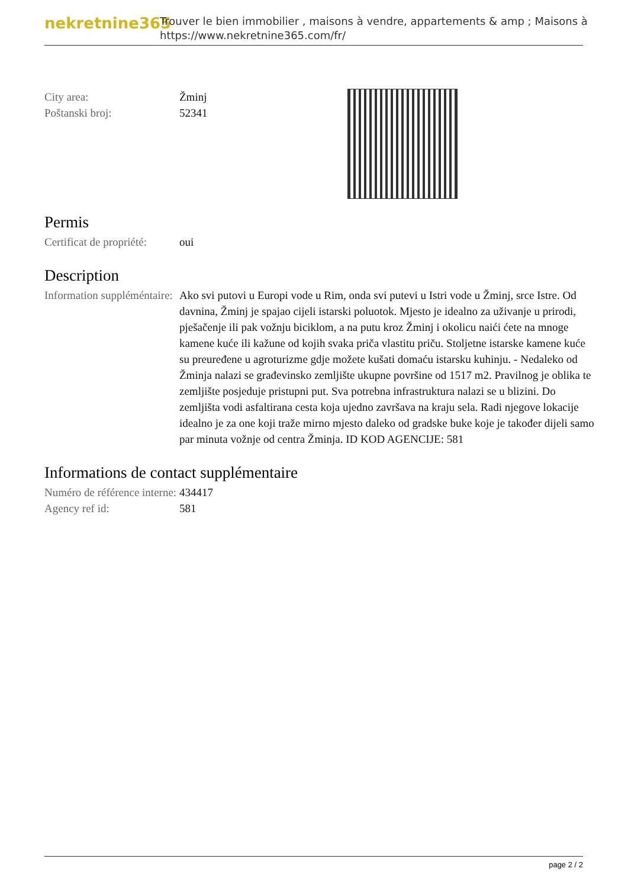nekretnine365
Trouver le bien immobilier , maisons à vendre, appartements & amp ; Maisons à
https://www.nekretnine365.com/fr/
City area: Žminj
Poštanski broj: 52341
Permis
Certificat de propriété:
oui
Description
Information suppléméntaire:
Ako svi putovi u Europi vode u Rim, onda svi putevi u Istri vode u Žminj, srce Istre. Od davnina, Žminj je spajao cijeli istarski poluotok. Mjesto je idealno za uživanje u prirodi, pješačenje ili pak vožnju biciklom, a na putu kroz Žminj i okolicu naići ćete na mnoge kamene kuće ili kažune od kojih svaka priča vlastitu priču. Stoljetne istarske kamene kuće su preuređene u agroturizme gdje možete kušati domaću istarsku kuhinju. - Nedaleko od Žminja nalazi se građevinsko zemljište ukupne površine od 1517 m2. Pravilnog je oblika te zemljište posjeduje pristupni put. Sva potrebna infrastruktura nalazi se u blizini. Do zemljišta vodi asfaltirana cesta koja ujedno završava na kraju sela. Radi njegove lokacije idealno je za one koji traže mirno mjesto daleko od gradske buke koje je također dijeli samo par minuta vožnje od centra Žminja. ID KOD AGENCIJE: 581
Informations de contact supplémentaire
Numéro de référence interne:
434417
Agency ref id: 581
page 2 / 2